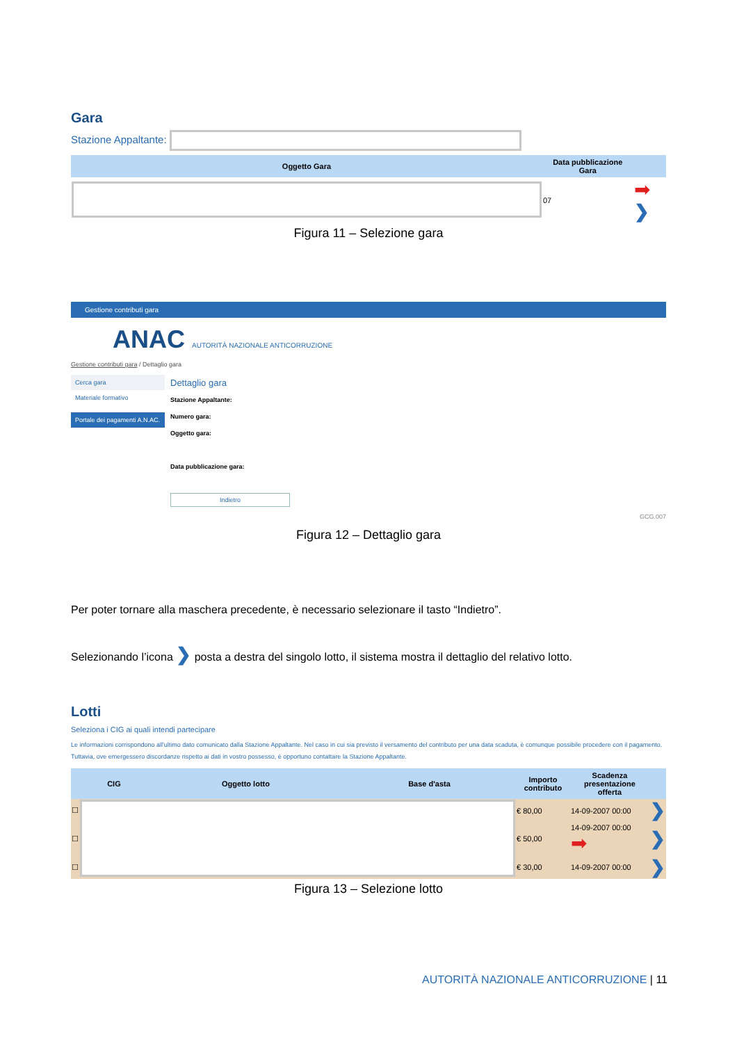Gara
Stazione Appaltante:
| Oggetto Gara | Data pubblicazione Gara | |
| --- | --- | --- |
| | 07 | ➡ ❯ |
Figura 11 – Selezione gara
Gestione contributi gara
ANAC AUTORITÀ NAZIONALE ANTICORRUZIONE
Gestione contributi gara / Dettaglio gara
Cerca gara
Materiale formativo
Portale dei pagamenti A.N.AC.
Dettaglio gara
Stazione Appaltante:
Numero gara:
Oggetto gara:
Data pubblicazione gara:
Indietro
GCG.007
Figura 12 – Dettaglio gara
Per poter tornare alla maschera precedente, è necessario selezionare il tasto “Indietro”.
Selezionando l’icona ❯ posta a destra del singolo lotto, il sistema mostra il dettaglio del relativo lotto.
Lotti
Seleziona i CIG ai quali intendi partecipare
Le informazioni corrispondono all'ultimo dato comunicato dalla Stazione Appaltante. Nel caso in cui sia previsto il versamento del contributo per una data scaduta, è comunque possibile procedere con il pagamento. Tuttavia, ove emergessero discordanze rispetto ai dati in vostro possesso, è opportuno contattare la Stazione Appaltante.
| | CIG | Oggetto lotto | Base d'asta | Importo contributo | Scadenza presentazione offerta | |
| --- | --- | --- | --- | --- | --- | --- |
| ☐ | | | | € 80,00 | 14-09-2007 00:00 | ❯ |
| ☐ | | | | € 50,00 | 14-09-2007 00:00 ➡ | ❯ |
| ☐ | | | | € 30,00 | 14-09-2007 00:00 | ❯ |
Figura 13 – Selezione lotto
AUTORITÀ NAZIONALE ANTICORRUZIONE | 11